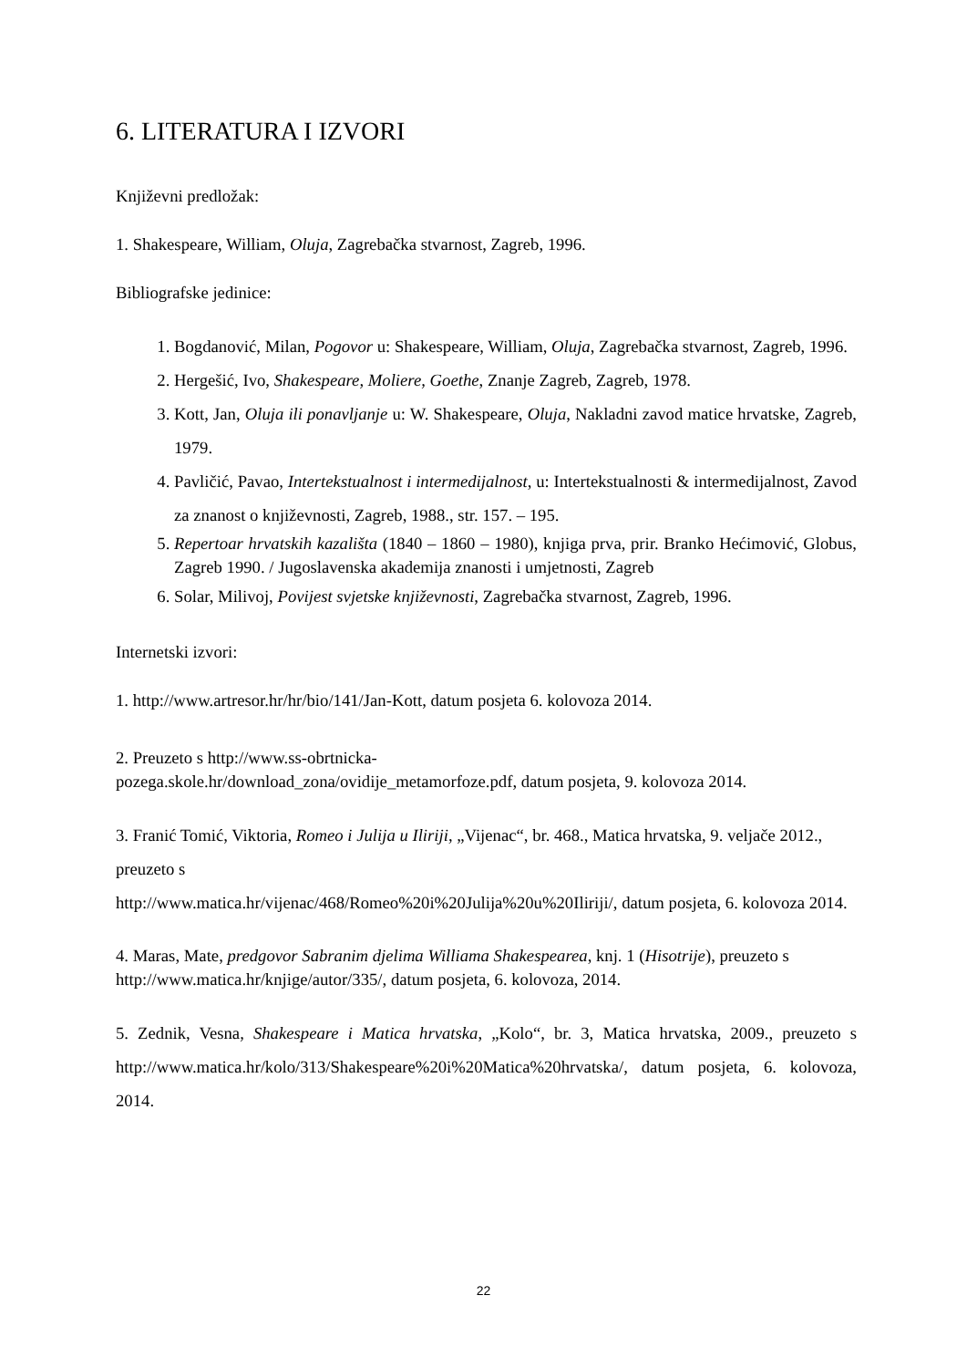6. LITERATURA I IZVORI
Književni predložak:
1. Shakespeare, William, Oluja, Zagrebačka stvarnost, Zagreb, 1996.
Bibliografske jedinice:
1. Bogdanović, Milan, Pogovor u: Shakespeare, William, Oluja, Zagrebačka stvarnost, Zagreb, 1996.
2. Hergešić, Ivo, Shakespeare, Moliere, Goethe, Znanje Zagreb, Zagreb, 1978.
3. Kott, Jan, Oluja ili ponavljanje u: W. Shakespeare, Oluja, Nakladni zavod matice hrvatske, Zagreb, 1979.
4. Pavličić, Pavao, Intertekstualnost i intermedijalnost, u: Intertekstualnosti & intermedijalnost, Zavod za znanost o književnosti, Zagreb, 1988., str. 157. – 195.
5. Repertoar hrvatskih kazališta (1840 – 1860 – 1980), knjiga prva, prir. Branko Hećimović, Globus, Zagreb 1990. / Jugoslavenska akademija znanosti i umjetnosti, Zagreb
6. Solar, Milivoj, Povijest svjetske književnosti, Zagrebačka stvarnost, Zagreb, 1996.
Internetski izvori:
1. http://www.artresor.hr/hr/bio/141/Jan-Kott, datum posjeta 6. kolovoza 2014.
2. Preuzeto s http://www.ss-obrtnicka-
pozega.skole.hr/download_zona/ovidije_metamorfoze.pdf, datum posjeta, 9. kolovoza 2014.
3. Franić Tomić, Viktoria, Romeo i Julija u Iliriji, „Vijenac“, br. 468., Matica hrvatska, 9. veljače 2012., preuzeto s
http://www.matica.hr/vijenac/468/Romeo%20i%20Julija%20u%20Iliriji/, datum posjeta, 6. kolovoza 2014.
4. Maras, Mate, predgovor Sabranim djelima Williama Shakespearea, knj. 1 (Hisotrije), preuzeto s http://www.matica.hr/knjige/autor/335/, datum posjeta, 6. kolovoza, 2014.
5. Zednik, Vesna, Shakespeare i Matica hrvatska, „Kolo“, br. 3, Matica hrvatska, 2009., preuzeto s http://www.matica.hr/kolo/313/Shakespeare%20i%20Matica%20hrvatska/, datum posjeta, 6. kolovoza, 2014.
22